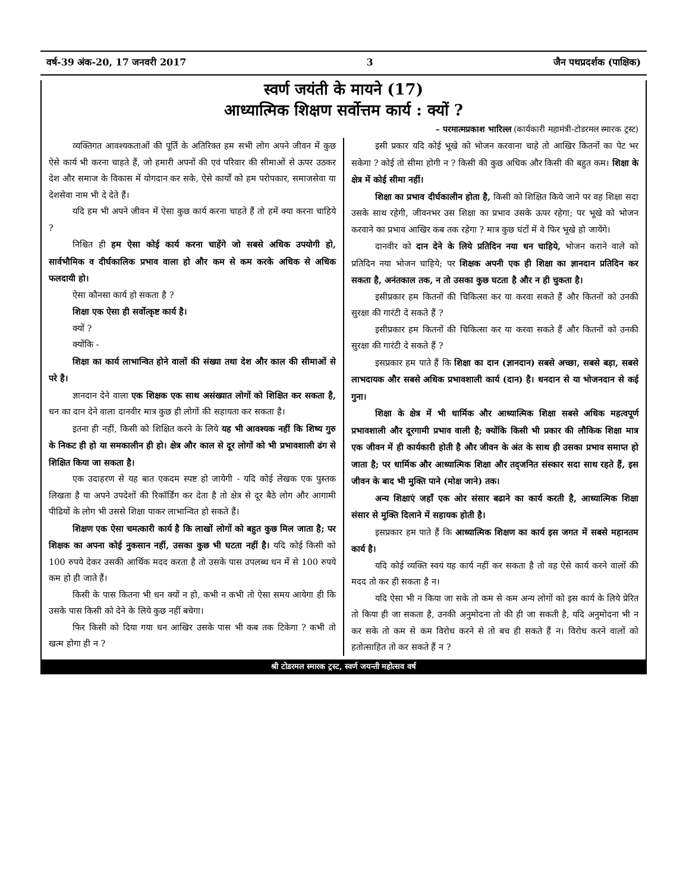वर्ष-39 अंक-20, 17 जनवरी 2017 3 जैन पथप्रदर्शक (पाक्षिक)
स्वर्ण जयंती के मायने (17)
आध्यात्मिक शिक्षण सर्वोत्तम कार्य : क्यों ?
– परमात्मप्रकाश भारिल्ल (कार्यकारी महामंत्री-टोडरमल स्मारक ट्रस्ट)
व्यक्तिगत आवश्यकताओं की पूर्ति के अतिरिक्त हम सभी लोग अपने जीवन में कुछ ऐसे कार्य भी करना चाहते हैं, जो हमारी अपनों की एवं परिवार की सीमाओं से ऊपर उठकर देश और समाज के विकास में योगदान कर सके, ऐसे कार्यों को हम परोपकार, समाजसेवा या देशसेवा नाम भी दे देते हैं।
यदि हम भी अपने जीवन में ऐसा कुछ कार्य करना चाहते हैं तो हमें क्या करना चाहिये ?
निश्चित ही हम ऐसा कोई कार्य करना चाहेंगे जो सबसे अधिक उपयोगी हो, सार्वभौमिक व दीर्घकालिक प्रभाव वाला हो और कम से कम करके अधिक से अधिक फलदायी हो।
ऐसा कौनसा कार्य हो सकता है ?
शिक्षा एक ऐसा ही सर्वोत्कृष्ट कार्य है।
क्यों ?
क्योंकि -
शिक्षा का कार्य लाभान्वित होने वालों की संख्या तथा देश और काल की सीमाओं से परे है।
ज्ञानदान देने वाला एक शिक्षक एक साथ असंख्यात लोगों को शिक्षित कर सकता है, धन का दान देने वाला दानवीर मात्र कुछ ही लोगों की सहायता कर सकता है।
इतना ही नहीं, किसी को शिक्षित करने के लिये यह भी आवश्यक नहीं कि शिष्य गुरु के निकट ही हो या समकालीन ही हो। क्षेत्र और काल से दूर लोगों को भी प्रभावशाली ढंग से शिक्षित किया जा सकता है।
एक उदाहरण से यह बात एकदम स्पष्ट हो जायेगी - यदि कोई लेखक एक पुस्तक लिखता है या अपने उपदेशों की रिकॉर्डिंग कर देता है तो क्षेत्र से दूर बैठे लोग और आगामी पीढियों के लोग भी उससे शिक्षा पाकर लाभान्वित हो सकते हैं।
शिक्षण एक ऐसा चमत्कारी कार्य है कि लाखों लोगों को बहुत कुछ मिल जाता है; पर शिक्षक का अपना कोई नुकसान नहीं, उसका कुछ भी घटता नहीं है। यदि कोई किसी को 100 रुपये देकर उसकी आर्थिक मदद करता है तो उसके पास उपलब्ध धन में से 100 रुपये कम हो ही जाते हैं।
किसी के पास कितना भी धन क्यों न हो, कभी न कभी तो ऐसा समय आयेगा ही कि उसके पास किसी को देने के लिये कुछ नहीं बचेगा।
फिर किसी को दिया गया धन आखिर उसके पास भी कब तक टिकेगा ? कभी तो खत्म होगा ही न ?
इसी प्रकार यदि कोई भूखे को भोजन करवाना चाहे तो आखिर कितनों का पेट भर सकेगा ? कोई तो सीमा होगी न ? किसी की कुछ अधिक और किसी की बहुत कम। शिक्षा के क्षेत्र में कोई सीमा नहीं।
शिक्षा का प्रभाव दीर्घकालीन होता है, किसी को शिक्षित किये जाने पर वह शिक्षा सदा उसके साथ रहेगी, जीवनभर उस शिक्षा का प्रभाव उसके ऊपर रहेगा; पर भूखे को भोजन करवाने का प्रभाव आखिर कब तक रहेगा ? मात्र कुछ घंटों में वे फिर भूखे हो जायेंगे।
दानवीर को दान देने के लिये प्रतिदिन नया धन चाहिये, भोजन कराने वाले को प्रतिदिन नया भोजन चाहिये; पर शिक्षक अपनी एक ही शिक्षा का ज्ञानदान प्रतिदिन कर सकता है, अनंतकाल तक, न तो उसका कुछ घटता है और न ही चुकता है।
इसीप्रकार हम कितनों की चिकित्सा कर या करवा सकते हैं और कितनों को उनकी सुरक्षा की गारंटी दे सकते हैं ?
इसीप्रकार हम कितनों की चिकित्सा कर या करवा सकते हैं और कितनों को उनकी सुरक्षा की गारंटी दे सकते हैं ?
इसप्रकार हम पाते हैं कि शिक्षा का दान (ज्ञानदान) सबसे अच्छा, सबसे बड़ा, सबसे लाभदायक और सबसे अधिक प्रभावशाली कार्य (दान) है। धनदान से या भोजनदान से कई गुना।
शिक्षा के क्षेत्र में भी धार्मिक और आध्यात्मिक शिक्षा सबसे अधिक महत्वपूर्ण प्रभावशाली और दूरगामी प्रभाव वाली है; क्योंकि किसी भी प्रकार की लौकिक शिक्षा मात्र एक जीवन में ही कार्यकारी होती है और जीवन के अंत के साथ ही उसका प्रभाव समाप्त हो जाता है; पर धार्मिक और आध्यात्मिक शिक्षा और तद्जनित संस्कार सदा साथ रहते हैं, इस जीवन के बाद भी मुक्ति पाने (मोक्ष जाने) तक।
अन्य शिक्षाएं जहाँ एक ओर संसार बढाने का कार्य करती है, आध्यात्मिक शिक्षा संसार से मुक्ति दिलाने में सहायक होती है।
इसप्रकार हम पाते हैं कि आध्यात्मिक शिक्षण का कार्य इस जगत में सबसे महानतम कार्य है।
यदि कोई व्यक्ति स्वयं यह कार्य नहीं कर सकता है तो वह ऐसे कार्य करने वालों की मदद तो कर ही सकता है न।
यदि ऐसा भी न किया जा सके तो कम से कम अन्य लोगों को इस कार्य के लिये प्रेरित तो किया ही जा सकता है, उनकी अनुमोदना तो की ही जा सकती है, यदि अनुमोदना भी न कर सके तो कम से कम विरोध करने से तो बच ही सकते हैं न। विरोध करने वालों को हतोत्साहित तो कर सकते हैं न ?
श्री टोडरमल स्मारक ट्रस्ट, स्वर्ण जयन्ती महोत्सव वर्ष